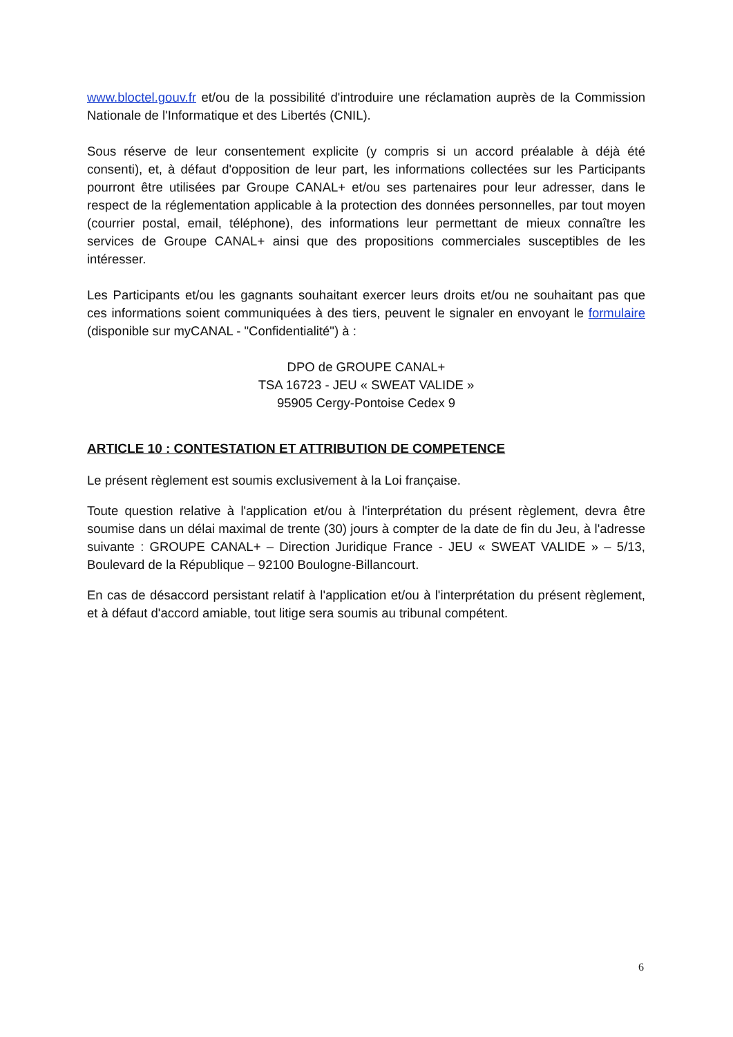www.bloctel.gouv.fr et/ou de la possibilité d'introduire une réclamation auprès de la Commission Nationale de l'Informatique et des Libertés (CNIL).
Sous réserve de leur consentement explicite (y compris si un accord préalable à déjà été consenti), et, à défaut d'opposition de leur part, les informations collectées sur les Participants pourront être utilisées par Groupe CANAL+ et/ou ses partenaires pour leur adresser, dans le respect de la réglementation applicable à la protection des données personnelles, par tout moyen (courrier postal, email, téléphone), des informations leur permettant de mieux connaître les services de Groupe CANAL+ ainsi que des propositions commerciales susceptibles de les intéresser.
Les Participants et/ou les gagnants souhaitant exercer leurs droits et/ou ne souhaitant pas que ces informations soient communiquées à des tiers, peuvent le signaler en envoyant le formulaire (disponible sur myCANAL - "Confidentialité") à :
DPO de GROUPE CANAL+
TSA 16723 - JEU « SWEAT VALIDE »
95905 Cergy-Pontoise Cedex 9
ARTICLE 10 : CONTESTATION ET ATTRIBUTION DE COMPETENCE
Le présent règlement est soumis exclusivement à la Loi française.
Toute question relative à l'application et/ou à l'interprétation du présent règlement, devra être soumise dans un délai maximal de trente (30) jours à compter de la date de fin du Jeu, à l'adresse suivante : GROUPE CANAL+ – Direction Juridique France - JEU « SWEAT VALIDE » – 5/13, Boulevard de la République – 92100 Boulogne-Billancourt.
En cas de désaccord persistant relatif à l'application et/ou à l'interprétation du présent règlement, et à défaut d'accord amiable, tout litige sera soumis au tribunal compétent.
6